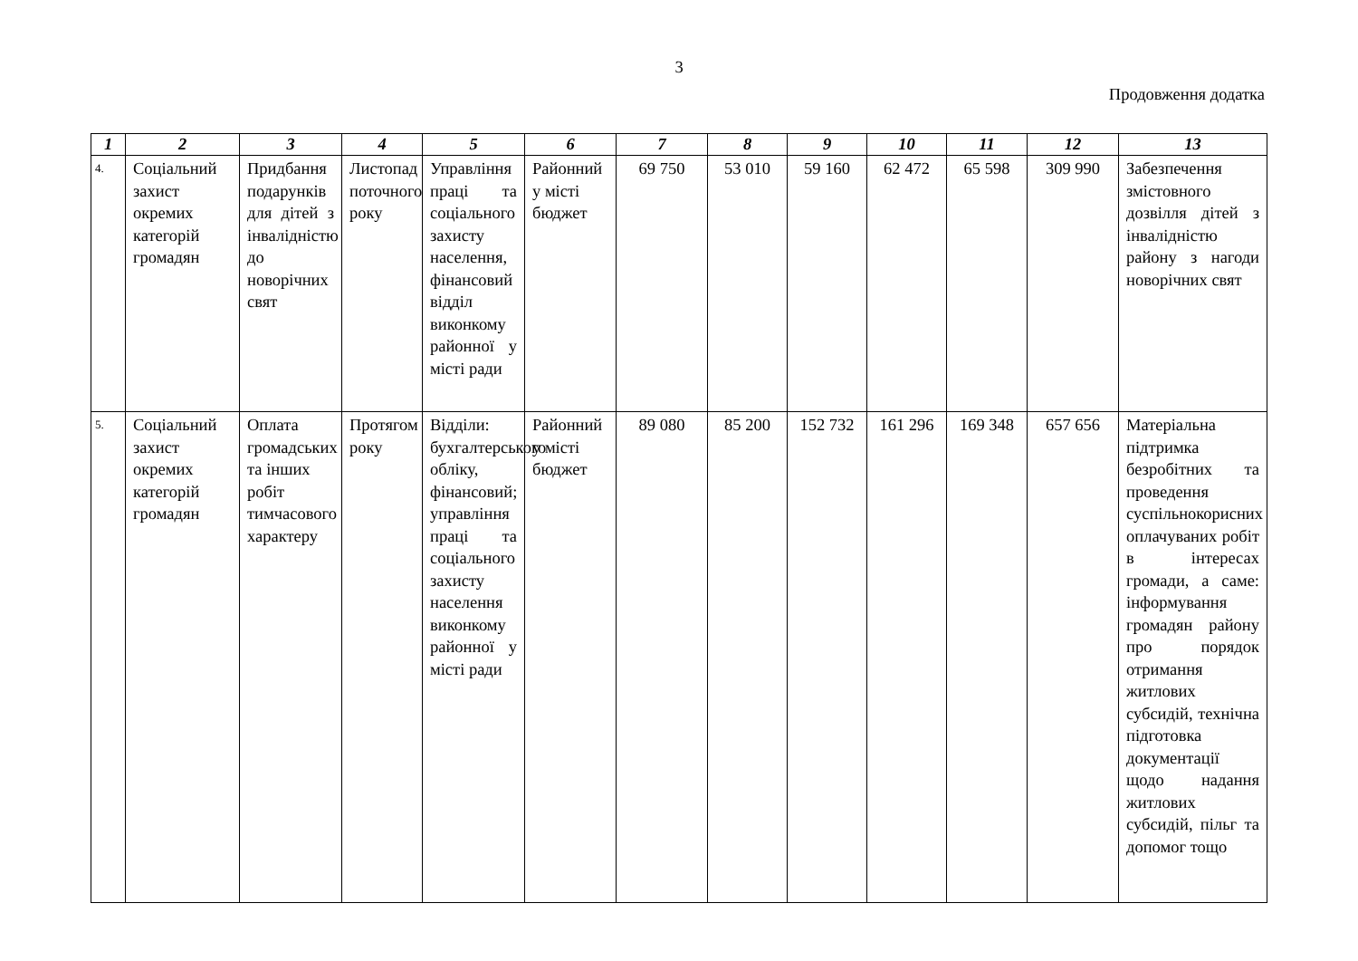3
Продовження додатка
| 1 | 2 | 3 | 4 | 5 | 6 | 7 | 8 | 9 | 10 | 11 | 12 | 13 |
| --- | --- | --- | --- | --- | --- | --- | --- | --- | --- | --- | --- | --- |
| 4. | Соціальний захист окремих категорій громадян | Придбання подарунків для дітей з інвалідністю до новорічних свят | Листопад поточного року | Управління праці та соціального захисту населення, фінансовий відділ виконкому районної у місті ради | Районний у місті бюджет | 69 750 | 53 010 | 59 160 | 62 472 | 65 598 | 309 990 | Забезпечення змістовного дозвілля дітей з інвалідністю району з нагоди новорічних свят |
| 5. | Соціальний захист окремих категорій громадян | Оплата громадських та інших робіт тимчасового характеру | Протягом року | Відділи: бухгалтерського обліку, фінансовий; управління праці та соціального захисту населення виконкому районної у місті ради | Районний у місті бюджет | 89 080 | 85 200 | 152 732 | 161 296 | 169 348 | 657 656 | Матеріальна підтримка безробітних та проведення суспільнокорисних оплачуваних робіт в інтересах громади, а саме: інформування громадян району про порядок отримання житлових субсидій, технічна підготовка документації щодо надання житлових субсидій, пільг та допомог тощо |